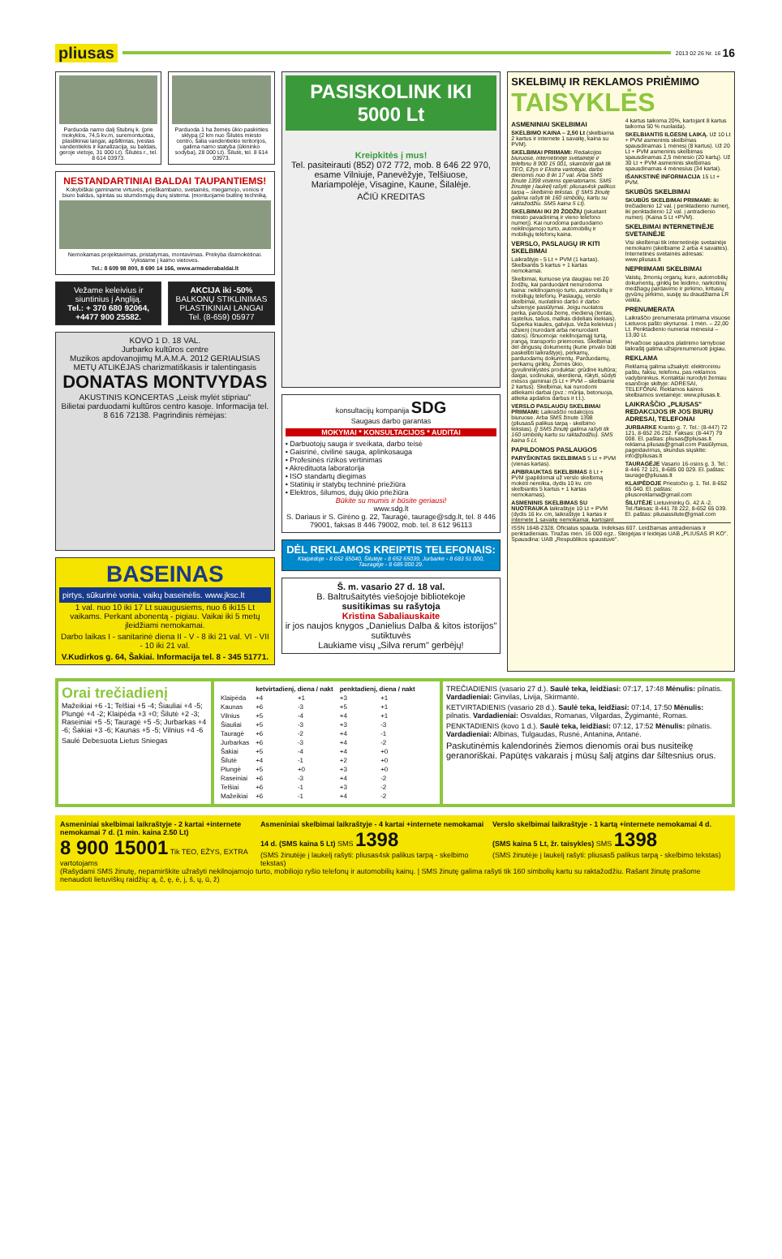pliusas 2013 02 26 Nr. 16 16
Parduoda namo dalį Stubrių k. (prie mokyklos, 74,5 kv.m, suremontuotas, plastikiniai langai, apšiltintas, įvestas vandentiekis ir kanalizacija, su baldais, geroje vietoje, 31 000 Lt). Šilutės r., tel. 8 614 03973.
Parduoda 1 ha žemės ūkio paskirties sklypą (2 km nuo Šilutės miesto centro, šalia vandentiekio teritorijos, galima namo statyba (ūkininko sodyba), 28 000 Lt). Šilutė, tel. 8 614 03973.
NESTANDARTINIAI BALDAI TAUPANTIEMS!
Kokybiškai gaminame virtuvės, prieškambario, svetainės, miegamojo, vonios ir biuro baldus, spintas su stumdomųjų durų sistema. Įmontuojame buitinę techniką.
Nemokamas projektavimas, pristatymas, montavimas. Prekyba išsimokėtinai. Vykstame į kaimo vietoves.
Tel.: 8 609 98 800, 8 690 14 166, www.armaderabaldai.lt
Vežame keleivius ir siuntinius į Angliją.
Tel.: + 370 680 92064, +4477 900 25582.
AKCIJA iki -50%
BALKONŲ STIKLINIMAS PLASTIKINIAI LANGAI
Tel. (8-659) 05977
KOVO 1 D. 18 VAL.
Jurbarko kultūros centre
Muzikos apdovanojimų M.A.M.A. 2012 GERIAUSIAS METŲ ATLIKĖJAS charizmatiškasis ir talentingasis
DONATAS MONTVYDAS
AKUSTINIS KONCERTAS „Leisk mylėt stipriau"
Bilietai parduodami kultūros centro kasoje. Informacija tel. 8 616 72138. Pagrindinis rėmėjas:
BASEINAS
pirtys, sūkurinė vonia, vaikų baseinėlis. www.jksc.lt
1 val. nuo 10 iki 17 Lt suaugusiems, nuo 6 iki15 Lt vaikams. Perkant abonentą - pigiau. Vaikai iki 5 metų įleidžiami nemokamai.
Darbo laikas I - sanitarinė diena II - V - 8 iki 21 val. VI - VII - 10 iki 21 val.
V.Kudirkos g. 64, Šakiai. Informacija tel. 8 - 345 51771.
PASISKOLINK IKI 5000 Lt
Kreipkitės į mus!
Tel. pasiteirauti (852) 072 772, mob. 8 646 22 970, esame Vilniuje, Panevėžyje, Telšiuose, Mariampolėje, Visagine, Kaune, Šilalėje.
AČIŪ KREDITAS
konsultacijų kompanija SDG
Saugaus darbo garantas
MOKYMAI * KONSULTACIJOS * AUDITAI
• Darbuotojų sauga ir sveikata, darbo teisė
• Gaisrinė, civilinė sauga, aplinkosauga
• Profesinės rizikos vertinimas
• Akredituota laboratorija
• ISO standartų diegimas
• Statinių ir statybų techninė priežiūra
• Elektros, šilumos, dujų ūkio priežiūra
Būkite su mumis ir būsite geriausi!
www.sdg.lt
S. Dariaus ir S. Girėno g. 22, Tauragė, taurage@sdg.lt, tel. 8 446 79001, faksas 8 446 79002, mob. tel. 8 612 96113
DĖL REKLAMOS KREIPTIS TELEFONAIS:
Klaipėdoje - 8 652 65040, Šilutėje - 8 652 65039, Jurbarke - 8 683 51 000, Tauragėje - 8 685 000 29.
Š. m. vasario 27 d. 18 val.
B. Baltrušaitytės viešojoje bibliotekoje
susitikimas su rašytoja
Kristina Sabaliauskaite
ir jos naujos knygos „Danielius Dalba & kitos istorijos" sutiktuvės
Laukiame visų „Silva rerum" gerbėjų!
SKELBIMŲ IR REKLAMOS PRIĖMIMO
TAISYKLĖS
ASMENINIAI SKELBIMAI
SKELBIMO KAINA – 2,50 Lt (skelbiama 2 kartus ir internete 1 savaitę, kaina su PVM).
SKELBIMAI PRIIMAMI: Redakcijos biuruose, internetinėje svetainėje ir telefonu 8 900 15 001, skambinti gali tik TEO, Ežys ir Ekstra vartotojai, darbo dienomis nuo 8 iki 17 val. Arba SMS žinute 1398 visiems operatoriams. SMS žinutėje į laukelį rašyti: pliusas4sk palikus tarpą – skelbimo tekstas. (Į SMS žinutę galima rašyti tik 160 simbolių, kartu su raktažodžiu. SMS kaina 5 Lt).
SKELBIMAI IKI 20 ŽODŽIŲ (įskaitant miesto pavadinimą ir vieno telefono numerį). Kai nurodoma parduodamo nekilnojamojo turto, automobilių ir mobiliųjų telefonų kaina.
VERSLO, PASLAUGŲ IR KITI SKELBIMAI
Laikraštyje - 5 Lt + PVM (1 kartas). Skelbiantis 5 kartus + 1 kartas nemokamai.
Skelbimai, kuriuose yra daugiau nei 20 žodžių, kai parduodant nenurodoma kaina: nekilnojamojo turto, automobilių ir mobiliųjų telefonų. Paslaugų, verslo skelbimai, nuolatinio darbo ir darbo užsienyje pasiūlymai. Jeigu nuolatos perka, parduoda žemę, medieną (lentas, rąstelius, tašus, malkas dideliais kiekiais). Superka kiaules, galvijus. Veža keleivius į užsienį (nurodant arba nenurodant datos). Išnuomoja: nekilnojamąjį turtą, įrangą, transporto priemones. Skelbimai dėl dingusių dokumentų (kurie privalo būti paskelbti laikraštyje), perkamų, parduodamų dokumentų. Parduodamų, perkamų ginklų. Žemės ūkio, gyvulininkystės produktai: grūdinė kultūra; daigai, sodinukai, skerdiena, rūkyti, sūdyti mėsos gaminiai (5 Lt + PVM – skelbiame 2 kartus). Skelbimai, kai nurodomi atliekami darbai (pvz.: mūrija, betonuoja, atlieka apdailos darbus ir t.t.).
VERSLO PASLAUGŲ SKELBIMAI PRIIMAMI: Laikraščio redakcijos biuruose. Arba SMS žinute 1398 (pliusas5 palikus tarpą - skelbimo tekstas). (Į SMS žinutę galima rašyti tik 160 simbolių kartu su raktažodžiu). SMS kaina 5 Lt.
PAPILDOMOS PASLAUGOS
PARYŠKINTAS SKELBIMAS 5 Lt + PVM (vienas kartas).
APIBRAUKTAS SKELBIMAS 8 Lt + PVM (papildomai už verslo skelbimą mokėti nereikia, dydis 10 kv. cm skelbiantis 5 kartus + 1 kartas nemokamas).
ASMENINIS SKELBIMAS SU NUOTRAUKA laikraštyje 10 Lt + PVM (dydis 16 kv. cm, laikraštyje 1 kartas ir internete 1 savaitę nemokamai, kartojant 4 kartus taikoma 20%, kartojant 8 kartus taikoma 50 % nuolaida).
SKELBIANTIS ILGESNĮ LAIKĄ. Už 10 Lt + PVM asmeninis skelbimas spausdinamas 1 mėnesį (8 kartus). Už 20 Lt + PVM asmeninis skelbimas spausdinamas 2,5 mėnesio (20 kartų). Už 30 Lt + PVM asmeninis skelbimas spausdinamas 4 mėnesius (34 kartai).
IŠANKSTINĖ INFORMACIJA 15 Lt + PVM.
SKUBŪS SKELBIMAI
SKUBŪS SKELBIMAI PRIIMAMI: iki trečiadienio 12 val. į penktadienio numerį, iki penktadienio 12 val. į antradienio numerį. (Kaina 5 Lt +PVM).
SKELBIMAI INTERNETINĖJE SVETAINĖJE
Visi skelbimai tik internetinėje svetainėje nemokami (skelbiame 2 arba 4 savaites). Internetinės svetainės adresas: www.pliusas.lt
NEPRIIMAMI SKELBIMAI
Vaistų, žmonių organų, kuro, automobilių dokumentų, ginklų be leidimo, narkotinių medžiagų pardavimo ir pirkimo, kritusių gyvūnų pirkimo, susiję su draudžiama LR veikla.
PRENUMERATA
Laikraščio prenumerata priimama visuose Lietuvos pašto skyriuose. 1 mėn. – 22,00 Lt. Penktadienio numeriai mėnesiui – 13,00 Lt.
Privačiose spaudos platinimo tarnybose laikraštį galima užsiprenumeruoti pigiau.
REKLAMA
Reklamą galima užsakyti: elektroniniu paštu, faksu, telefonu, pas reklamos vadybininkus. Kontaktai nurodyti žemiau esančioje skiltyje: ADRESAI, TELEFONAI. Reklamos kainos skelbiamos svetainėje: www.pliusas.lt.
LAIKRAŠČIO „PLIUSAS" REDAKCIJOS IR JOS BIURŲ ADRESAI, TELEFONAI
JURBARKE Kranto g. 7. Tel.: (8-447) 72 121, 8-652 26 252. Faksas: (8-447) 79 008. El. paštas: pliusas@pliusas.lt reklama.pliusas@gmail.com Pasiūlymus, pageidavimus, skundus siųskite: info@pliusas.lt
TAURAGĖJE Vasario 16-osios g. 3. Tel.: 8-446 72 121, 8-685 00 029. El. paštas: taurage@pliusas.lt
KLAIPĖDOJE Priestočio g. 1. Tel. 8-652 65 040. El. paštas: pliusoreklama@gmail.com
ŠILUTĖJE Lietuvininkų G. 42 A -2. Tel./faksas: 8-441 78 222, 8-652 65 039. El. paštas: pliusassilute@gmail.com
ISSN 1648-2328. Oficialus spauda. Indeksas 607. Leidžiamas antradieniais ir penktadieniais. Tiražas mėn. 16 000 egz.. Steigėjas ir leidėjas UAB „PLIUSAS IR KO". Spausdina: UAB „Respublikos spaustuvė".
Orai trečiadienį
Mažeikiai +6 -1; Telšiai +5 -4; Šiauliai +4 -5; Plungė +4 -2; Klaipėda +3 +0; Šilutė +2 -3; Raseiniai +5 -5; Tauragė +5 -5; Jurbarkas +4 -6; Šakiai +3 -6; Kaunas +5 -5; Vilnius +4 -6
Saulė Debesuota Lietus Sniegas
| | ketvirtadienį, diena / nakt | | penktadienį, diena / nakt | |
| --- | --- | --- | --- | --- |
| Klaipėda | +4 | +1 | +3 | +1 |
| Kaunas | +6 | -3 | +5 | +1 |
| Vilnius | +5 | -4 | +4 | +1 |
| Šiauliai | +5 | -3 | +3 | -3 |
| Tauragė | +6 | -2 | +4 | -1 |
| Jurbarkas | +6 | -3 | +4 | -2 |
| Šakiai | +5 | -4 | +4 | +0 |
| Šilutė | +4 | -1 | +2 | +0 |
| Plungė | +5 | +0 | +3 | +0 |
| Raseiniai | +6 | -3 | +4 | -2 |
| Telšiai | +6 | -1 | +3 | -2 |
| Mažeikiai | +6 | -1 | +4 | -2 |
TREČIADIENIS (vasario 27 d.). Saulė teka, leidžiasi: 07:17, 17:48 Mėnulis: pilnatis. Vardadieniai: Ginvilas, Livija, Skirmantė.
KETVIRTADIENIS (vasario 28 d.). Saulė teka, leidžiasi: 07:14, 17:50 Mėnulis: pilnatis. Vardadieniai: Osvaldas, Romanas, Vilgardas, Žygimantė, Romas.
PENKTADIENIS (kovo 1 d.). Saulė teka, leidžiasi: 07:12, 17:52 Mėnulis: pilnatis. Vardadieniai: Albinas, Tulgaudas, Rusnė, Antanina, Antanė.
Paskutinėmis kalendorinės žiemos dienomis orai bus nusiteikę geranoriškai. Papūtęs vakarais į mūsų šalį atgins dar šiltesnius orus.
Asmeniniai skelbimai laikraštyje - 2 kartai +internete nemokamai 7 d. (1 min. kaina 2.50 Lt)
8 900 15001 Tik TEO, EŽYS, EXTRA vartotojams
Asmeniniai skelbimai laikraštyje - 4 kartai +internete nemokamai 14 d. (SMS kaina 5 Lt) SMS 1398
(SMS žinutėje į laukelį rašyti: pliusas4sk palikus tarpą - skelbimo tekstas)
Verslo skelbimai laikraštyje - 1 kartą +internete nemokamai 4 d. (SMS kaina 5 Lt, žr. taisykles) SMS 1398
(SMS žinutėje į laukelį rašyti: pliusas5 palikus tarpą - skelbimo tekstas)
(Rašydami SMS žinutę, nepamirškite užrašyti nekilnojamojo turto, mobiliojo ryšio telefonų ir automobilių kainų. | SMS žinutę galima rašyti tik 160 simbolių kartu su raktažodžiu. Rašant žinutę prašome nenaudoti lietuviškų raidžių: ą, č, ę, ė, į, š, ų, ū, ž)